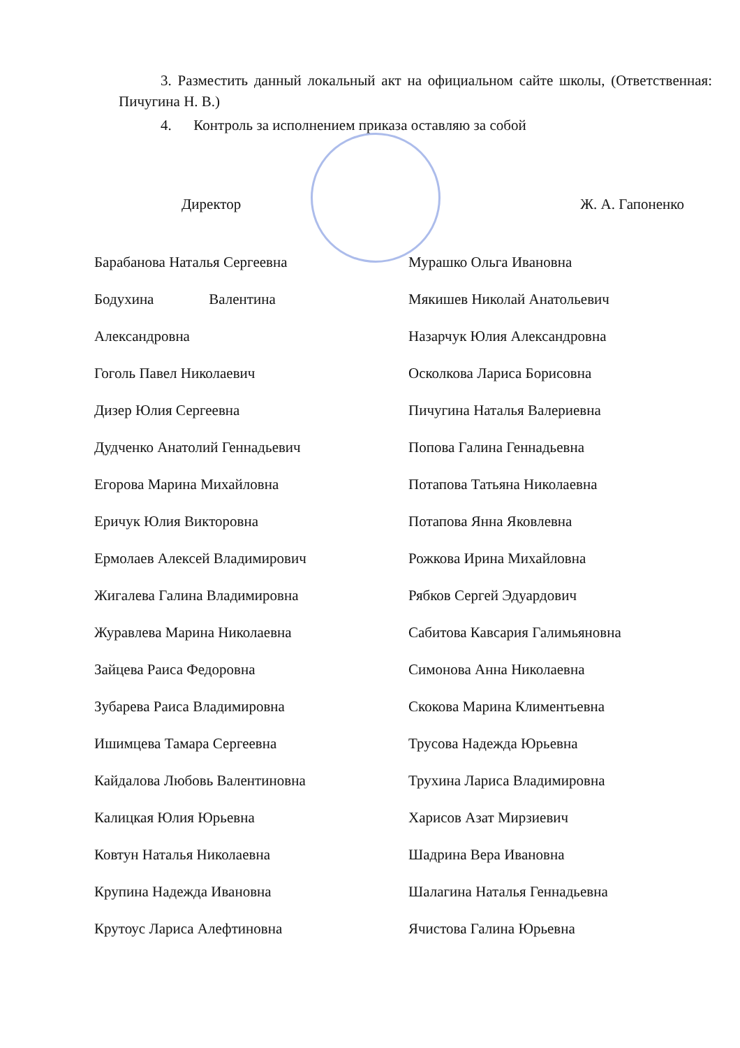3. Разместить данный локальный акт на официальном сайте школы, (Ответственная: Пичугина Н. В.)
4. Контроль за исполнением приказа оставляю за собой
Директор Ж. А. Гапоненко
Барабанова Наталья Сергеевна
Бодухина Валентина
Александровна
Гоголь Павел Николаевич
Дизер Юлия Сергеевна
Дудченко Анатолий Геннадьевич
Егорова Марина Михайловна
Еричук Юлия Викторовна
Ермолаев Алексей Владимирович
Жигалева Галина Владимировна
Журавлева Марина Николаевна
Зайцева Раиса Федоровна
Зубарева Раиса Владимировна
Ишимцева Тамара Сергеевна
Кайдалова Любовь Валентиновна
Калицкая Юлия Юрьевна
Ковтун Наталья Николаевна
Крупина Надежда Ивановна
Крутоус Лариса Алефтиновна
Мурашко Ольга Ивановна
Мякишев Николай Анатольевич
Назарчук Юлия Александровна
Осколкова Лариса Борисовна
Пичугина Наталья Валериевна
Попова Галина Геннадьевна
Потапова Татьяна Николаевна
Потапова Янна Яковлевна
Рожкова Ирина Михайловна
Рябков Сергей Эдуардович
Сабитова Кавсария Галимьяновна
Симонова Анна Николаевна
Скокова Марина Климентьевна
Трусова Надежда Юрьевна
Трухина Лариса Владимировна
Харисов Азат Мирзиевич
Шадрина Вера Ивановна
Шалагина Наталья Геннадьевна
Ячистова Галина Юрьевна